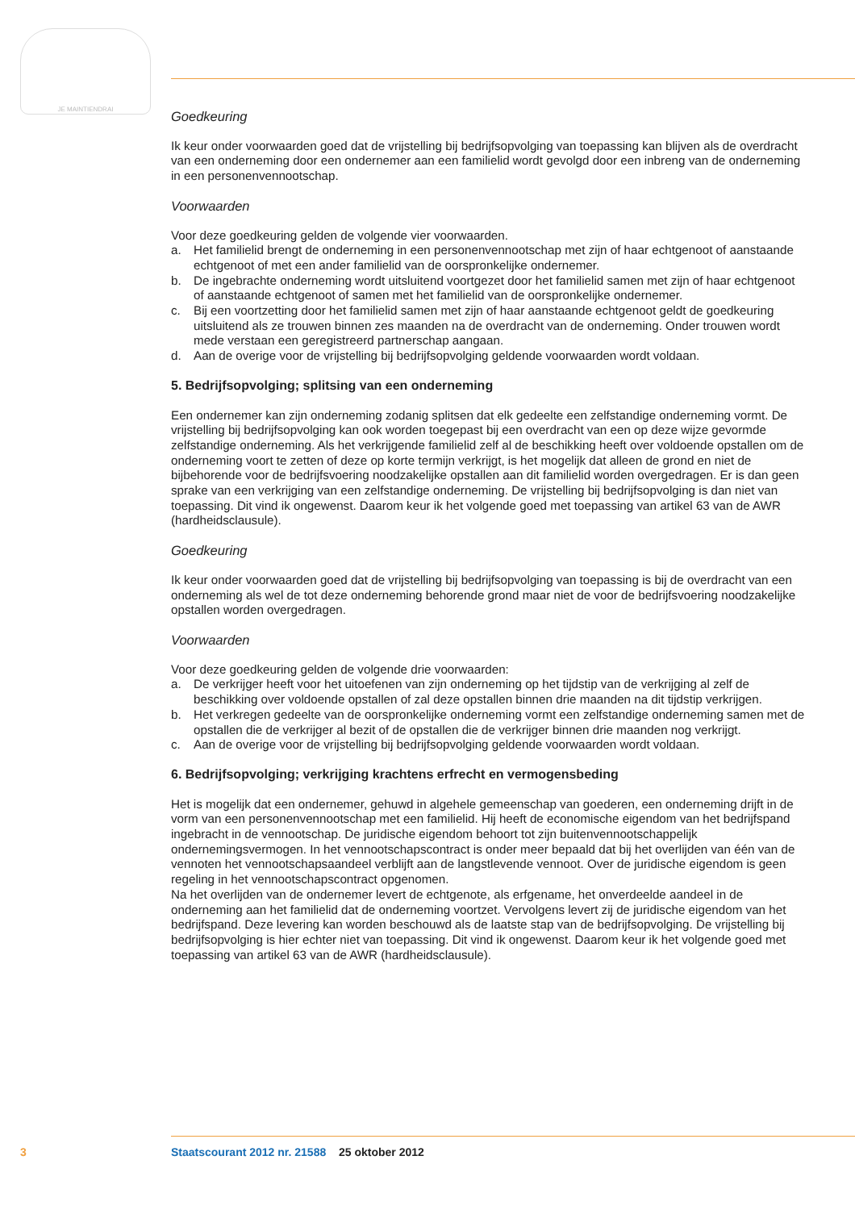JE MAINTIENDRAI
Goedkeuring
Ik keur onder voorwaarden goed dat de vrijstelling bij bedrijfsopvolging van toepassing kan blijven als de overdracht van een onderneming door een ondernemer aan een familielid wordt gevolgd door een inbreng van de onderneming in een personenvennootschap.
Voorwaarden
Voor deze goedkeuring gelden de volgende vier voorwaarden.
a. Het familielid brengt de onderneming in een personenvennootschap met zijn of haar echtgenoot of aanstaande echtgenoot of met een ander familielid van de oorspronkelijke ondernemer.
b. De ingebrachte onderneming wordt uitsluitend voortgezet door het familielid samen met zijn of haar echtgenoot of aanstaande echtgenoot of samen met het familielid van de oorspronkelijke ondernemer.
c. Bij een voortzetting door het familielid samen met zijn of haar aanstaande echtgenoot geldt de goedkeuring uitsluitend als ze trouwen binnen zes maanden na de overdracht van de onderneming. Onder trouwen wordt mede verstaan een geregistreerd partnerschap aangaan.
d. Aan de overige voor de vrijstelling bij bedrijfsopvolging geldende voorwaarden wordt voldaan.
5. Bedrijfsopvolging; splitsing van een onderneming
Een ondernemer kan zijn onderneming zodanig splitsen dat elk gedeelte een zelfstandige onderneming vormt. De vrijstelling bij bedrijfsopvolging kan ook worden toegepast bij een overdracht van een op deze wijze gevormde zelfstandige onderneming. Als het verkrijgende familielid zelf al de beschikking heeft over voldoende opstallen om de onderneming voort te zetten of deze op korte termijn verkrijgt, is het mogelijk dat alleen de grond en niet de bijbehorende voor de bedrijfsvoering noodzakelijke opstallen aan dit familielid worden overgedragen. Er is dan geen sprake van een verkrijging van een zelfstandige onderneming. De vrijstelling bij bedrijfsopvolging is dan niet van toepassing. Dit vind ik ongewenst. Daarom keur ik het volgende goed met toepassing van artikel 63 van de AWR (hardheidsclausule).
Goedkeuring
Ik keur onder voorwaarden goed dat de vrijstelling bij bedrijfsopvolging van toepassing is bij de overdracht van een onderneming als wel de tot deze onderneming behorende grond maar niet de voor de bedrijfsvoering noodzakelijke opstallen worden overgedragen.
Voorwaarden
Voor deze goedkeuring gelden de volgende drie voorwaarden:
a. De verkrijger heeft voor het uitoefenen van zijn onderneming op het tijdstip van de verkrijging al zelf de beschikking over voldoende opstallen of zal deze opstallen binnen drie maanden na dit tijdstip verkrijgen.
b. Het verkregen gedeelte van de oorspronkelijke onderneming vormt een zelfstandige onderneming samen met de opstallen die de verkrijger al bezit of de opstallen die de verkrijger binnen drie maanden nog verkrijgt.
c. Aan de overige voor de vrijstelling bij bedrijfsopvolging geldende voorwaarden wordt voldaan.
6. Bedrijfsopvolging; verkrijging krachtens erfrecht en vermogensbeding
Het is mogelijk dat een ondernemer, gehuwd in algehele gemeenschap van goederen, een onderneming drijft in de vorm van een personenvennootschap met een familielid. Hij heeft de economische eigendom van het bedrijfspand ingebracht in de vennootschap. De juridische eigendom behoort tot zijn buitenvennootschappelijk ondernemingsvermogen. In het vennootschapscontract is onder meer bepaald dat bij het overlijden van één van de vennoten het vennootschapsaandeel verblijft aan de langstlevende vennoot. Over de juridische eigendom is geen regeling in het vennootschapscontract opgenomen.
Na het overlijden van de ondernemer levert de echtgenote, als erfgename, het onverdeelde aandeel in de onderneming aan het familielid dat de onderneming voortzet. Vervolgens levert zij de juridische eigendom van het bedrijfspand. Deze levering kan worden beschouwd als de laatste stap van de bedrijfsopvolging. De vrijstelling bij bedrijfsopvolging is hier echter niet van toepassing. Dit vind ik ongewenst. Daarom keur ik het volgende goed met toepassing van artikel 63 van de AWR (hardheidsclausule).
3 Staatscourant 2012 nr. 21588 25 oktober 2012